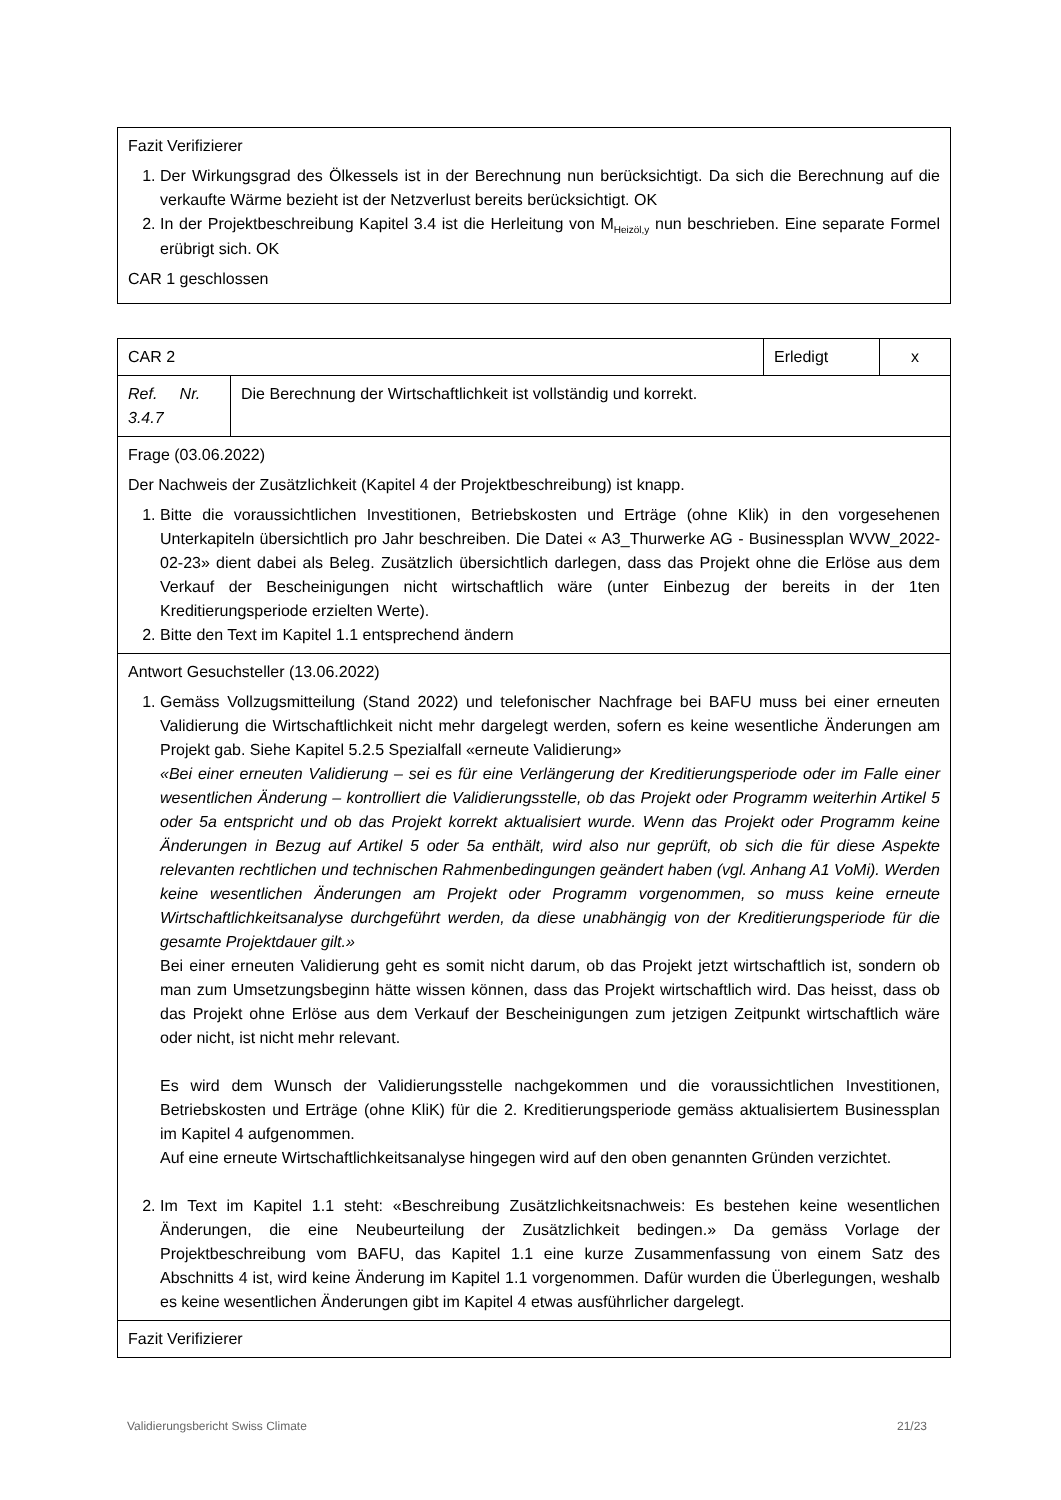| Fazit Verifizierer 1. Der Wirkungsgrad des Ölkessels ist in der Berechnung nun berücksichtigt. Da sich die Berechnung auf die verkaufte Wärme bezieht ist der Netzverlust bereits berücksichtigt. OK 2. In der Projektbeschreibung Kapitel 3.4 ist die Herleitung von M<sub>Heizöl,y</sub> nun beschrieben. Eine separate Formel erübrigt sich. OK CAR 1 geschlossen |
| CAR 2 | | Erledigt | x |
| Ref. Nr. 3.4.7 | Die Berechnung der Wirtschaftlichkeit ist vollständig und korrekt. | | |
| Frage (03.06.2022) Der Nachweis der Zusätzlichkeit (Kapitel 4 der Projektbeschreibung) ist knapp. 1. Bitte die voraussichtlichen Investitionen, Betriebskosten und Erträge (ohne Klik) in den vorgesehenen Unterkapiteln übersichtlich pro Jahr beschreiben. Die Datei « A3_Thurwerke AG - Businessplan WVW_2022-02-23» dient dabei als Beleg. Zusätzlich übersichtlich darlegen, dass das Projekt ohne die Erlöse aus dem Verkauf der Bescheinigungen nicht wirtschaftlich wäre (unter Einbezug der bereits in der 1ten Kreditierungsperiode erzielten Werte). 2. Bitte den Text im Kapitel 1.1 entsprechend ändern | | | |
| Antwort Gesuchsteller (13.06.2022) 1. Gemäss Vollzugsmitteilung (Stand 2022) und telefonischer Nachfrage bei BAFU muss bei einer erneuten Validierung die Wirtschaftlichkeit nicht mehr dargelegt werden, sofern es keine wesentliche Änderungen am Projekt gab. Siehe Kapitel 5.2.5 Spezialfall «erneute Validierung» «Bei einer erneuten Validierung – sei es für eine Verlängerung der Kreditierungsperiode oder im Falle einer wesentlichen Änderung – kontrolliert die Validierungsstelle, ob das Projekt oder Programm weiterhin Artikel 5 oder 5a entspricht und ob das Projekt korrekt aktualisiert wurde. Wenn das Projekt oder Programm keine Änderungen in Bezug auf Artikel 5 oder 5a enthält, wird also nur geprüft, ob sich die für diese Aspekte relevanten rechtlichen und technischen Rahmenbedingungen geändert haben (vgl. Anhang A1 VoMi). Werden keine wesentlichen Änderungen am Projekt oder Programm vorgenommen, so muss keine erneute Wirtschaftlichkeitsanalyse durchgeführt werden, da diese unabhängig von der Kreditierungsperiode für die gesamte Projektdauer gilt.» Bei einer erneuten Validierung geht es somit nicht darum, ob das Projekt jetzt wirtschaftlich ist, sondern ob man zum Umsetzungsbeginn hätte wissen können, dass das Projekt wirtschaftlich wird. Das heisst, dass ob das Projekt ohne Erlöse aus dem Verkauf der Bescheinigungen zum jetzigen Zeitpunkt wirtschaftlich wäre oder nicht, ist nicht mehr relevant. Es wird dem Wunsch der Validierungsstelle nachgekommen und die voraussichtlichen Investitionen, Betriebskosten und Erträge (ohne KliK) für die 2. Kreditierungsperiode gemäss aktualisiertem Businessplan im Kapitel 4 aufgenommen. Auf eine erneute Wirtschaftlichkeitsanalyse hingegen wird auf den oben genannten Gründen verzichtet. 2. Im Text im Kapitel 1.1 steht: «Beschreibung Zusätzlichkeitsnachweis: Es bestehen keine wesentlichen Änderungen, die eine Neubeurteilung der Zusätzlichkeit bedingen.» Da gemäss Vorlage der Projektbeschreibung vom BAFU, das Kapitel 1.1 eine kurze Zusammenfassung von einem Satz des Abschnitts 4 ist, wird keine Änderung im Kapitel 1.1 vorgenommen. Dafür wurden die Überlegungen, weshalb es keine wesentlichen Änderungen gibt im Kapitel 4 etwas ausführlicher dargelegt. | | | |
| Fazit Verifizierer | | | |
Validierungsbericht Swiss Climate 21/23